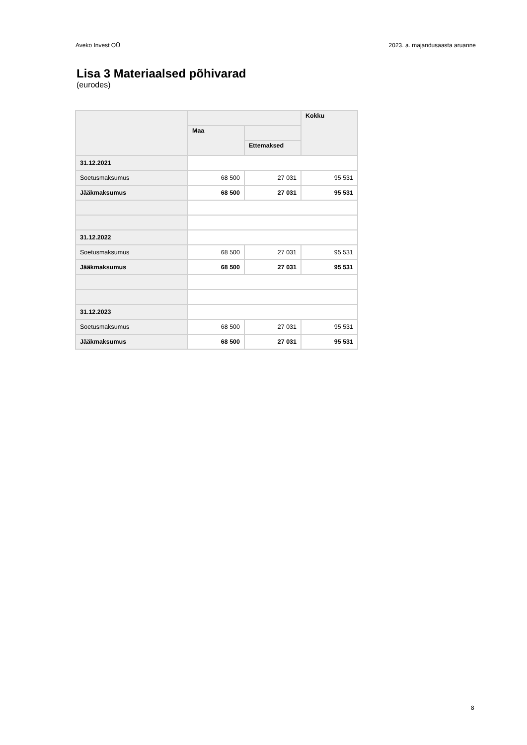Aveko Invest OÜ 2023. a. majandusaasta aruanne
Lisa 3 Materiaalsed põhivarad
(eurodes)
| | | | Kokku |
| --- | --- | --- | --- |
| | Maa | | |
| | | Ettemaksed | |
| 31.12.2021 | | | |
| Soetusmaksumus | 68 500 | 27 031 | 95 531 |
| Jääkmaksumus | 68 500 | 27 031 | 95 531 |
| 31.12.2022 | | | |
| Soetusmaksumus | 68 500 | 27 031 | 95 531 |
| Jääkmaksumus | 68 500 | 27 031 | 95 531 |
| 31.12.2023 | | | |
| Soetusmaksumus | 68 500 | 27 031 | 95 531 |
| Jääkmaksumus | 68 500 | 27 031 | 95 531 |
8